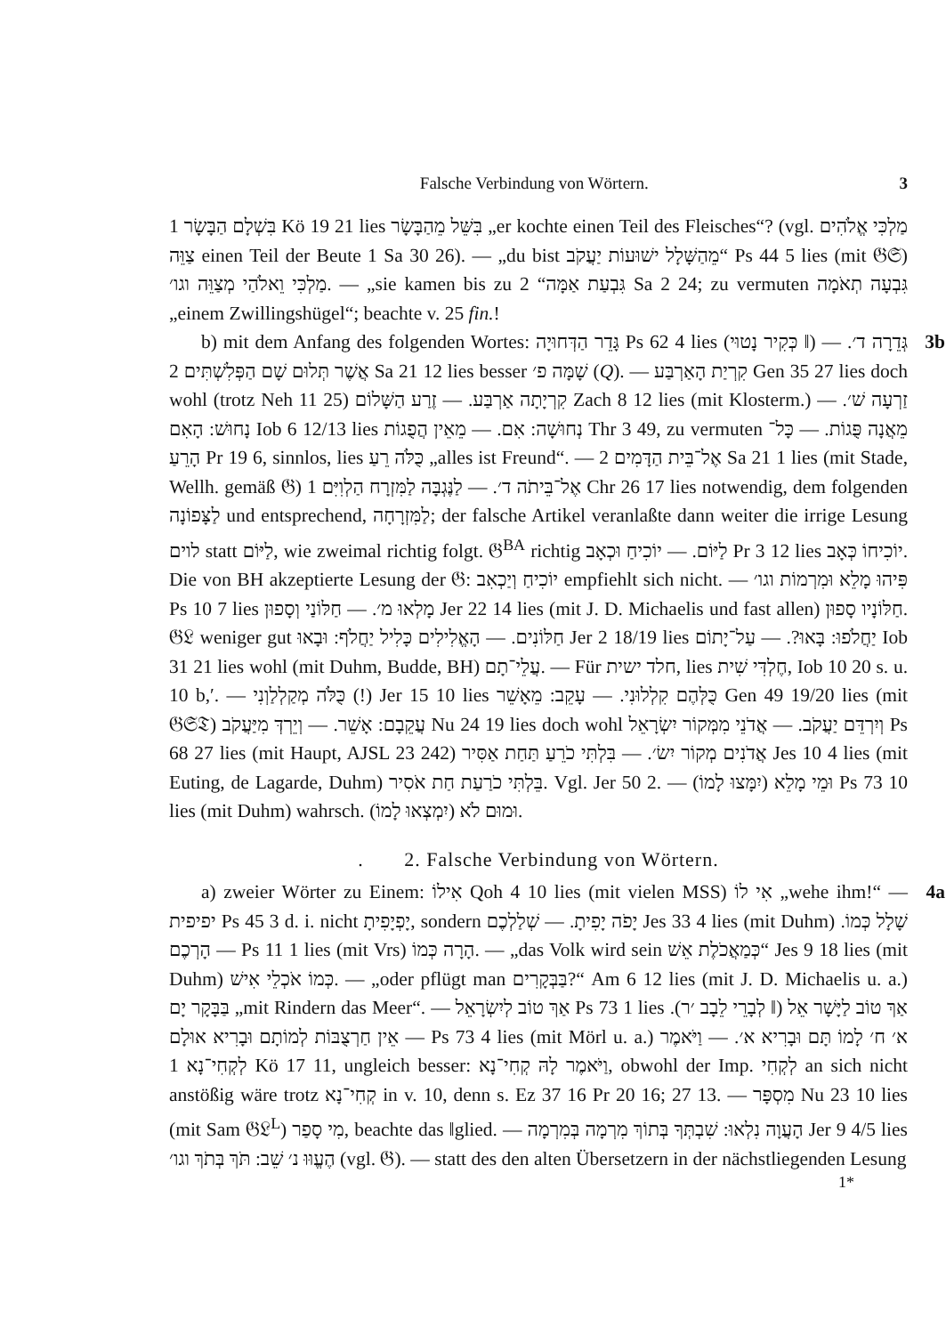Falsche Verbindung von Wörtern. 3
בִּשְׁלָם הַבָּשָׂר 1 Kö 19 21 lies בִּשֵּׁל מֵהַבָּשָׂר „er kochte einen Teil des Fleisches“? (vgl. מַלְכִּי אֱלֹהִים צַוֵּה einen Teil der Beute 1 Sa 30 26). — „du bist מֵהַשָּׁלָל ישׁוּעוֹת יַעֲקֹב“ Ps 44 5 lies (mit 𝔊𝔖) מַלְכִּי וֵאלֹהַי מְצַוֵּה וגו׳. — „sie kamen bis zu גִּבְעַת אַמָּה“ 2 Sa 2 24; zu vermuten גִּבְעָה תְאֹמָה „einem Zwillingshügel“; beachte v. 25 fin.!
b) mit dem Anfang des folgenden Wortes: גָּדֵר הַדְּחוּיָה Ps 62 4 lies (כְּקִיר נָטוּי ‖) גְּדֵרָה ד׳. — אֲשֶׁר תְּלוּם שָׁם הַפְּלִשְׁתִּים 2 Sa 21 12 lies besser שָׁמָּה פ׳ (Q). — קִרְיַת הָאַרְבַּע Gen 35 27 lies doch wohl (trotz Neh 11 25) קִרְיָתָה אַרְבַּע. — זֶרַע הַשָּׁלוֹם Zach 8 12 lies (mit Klosterm.) זַרְעָה שׁ׳. — נָחוּשׁ: הָאִם Iob 6 12/13 lies נְחוּשָׁה: אִם. — מֵאֵין הֲפֻגוֹת Thr 3 49, zu vermuten מֵאֲנָה פֻּגוֹת. — כָּל־הָרֵעַ Pr 19 6, sinnlos, lies כֻּלֹּה רֵעַ „alles ist Freund“. — אֶל־בֵּית הַדָּמִים 2 Sa 21 1 lies (mit Stade, Wellh. gemäß 𝔊) אֶל־בֵּיתֹה ד׳. — לַנֶּגְבָּה לַמִּזְרָח הַלְוִיִּם 1 Chr 26 17 lies notwendig, dem folgenden לַצָּפוֹנָה und entsprechend, לַמִּזְרָחָה; der falsche Artikel veranlaßte dann weiter die irrige Lesung לוים statt לַיּוֹם, wie zweimal richtig folgt. 𝔊<sup>BA</sup> richtig לַיּוֹם. — יוֹכִיחַ וּכְאָב Pr 3 12 lies יוֹכִיחוֹ כְּאָב. Die von BH akzeptierte Lesung der 𝔊: יוֹכִיחַ וְיַכְאִב empfiehlt sich nicht. — פִּיהוּ מָלֵא וּמִרְמוֹת וגו׳ Ps 10 7 lies מָלְאוּ מ׳. — חַלּוֹנַי וְסָפוּן Jer 22 14 lies (mit J. D. Michaelis und fast allen) חַלּוֹנָיו סָפוּן. 𝔊𝔏 weniger gut חַלּוֹנִים. — הָאֱלִילִים כָּלִיל יַחֲלֹף: וּבָאוּ Jer 2 18/19 lies יַחֲלֹפוּ: בָּאוּ?. — עַל־יָתוֹם Iob 31 21 lies wohl (mit Duhm, Budde, BH) עֲלֵי־תָם. — Für חלד ישית, lies חֶלְדִּי שִׁית, Iob 10 20 s. u. 10 b,ʹ. — כֻּלֹּה מְקַלְלַוְנִי (!) Jer 15 10 lies כֻּלְּהֶם קִלְלוּנִי. — עָקֵב: מֵאָשֵׁר Gen 49 19/20 lies (mit 𝔊𝔖𝔗) עֲקֵבָם: אָשֵׁר. — וְיֵרְדְּ מִיַּעֲקֹב Nu 24 19 lies doch wohl וְיִרְדֵּם יַעֲקֹב. — אֲדֹנֵי מִמְּקוֹר יִשְׂרָאֵל Ps 68 27 lies (mit Haupt, AJSL 23 242) אֲדֹנִים מְקוֹר יִשׂ׳. — בִּלְתִּי כֹרֵעַ תַּחַת אַסִּיר Jes 10 4 lies (mit Euting, de Lagarde, Duhm) בֵּלְתִּי כֹרַעַת חַת אֹסִיר. Vgl. Jer 50 2. — וּמֵי מָלֵא (יִמָּצוּ לָמוֹ) Ps 73 10 lies (mit Duhm) wahrsch. וּמוּם לֹא (יִמְצְאוּ לָמוֹ). 3b
. 2. Falsche Verbindung von Wörtern.
a) zweier Wörter zu Einem: אִילוֹ Qoh 4 10 lies (mit vielen MSS) אִי לוֹ „wehe ihm!“ — יפיפית Ps 45 3 d. i. nicht יָפְיָפִיתָ, sondern יָפֹה יָפִיתָ. — שְׁלַלְכֶם Jes 33 4 lies (mit Duhm) שָׁלָל כְּמוֹ. — הָרְכֶם Ps 11 1 lies (mit Vrs) הָרָה כְּמוֹ. — „das Volk wird sein כְּמַאֲכֹלֶת אֵשׁ“ Jes 9 18 lies (mit Duhm) כְּמוֹ אֹכְלֵי אִישׁ. — „oder pflügt man בַּבְּקָרִים?“ Am 6 12 lies (mit J. D. Michaelis u. a.) בַּבָּקָר יָם „mit Rindern das Meer“. — אַךְ טוֹב לְיִשְׂרָאֵל Ps 73 1 lies אַךְ טוֹב לַיָּשָׁר אֵל (‖ לְבָרֵי לֵבָב ׳ר). — אֵין חַרְצֻבּוֹת לְמוֹתָם וּבָרִיא אוּלָם Ps 73 4 lies (mit Mörl u. a.) א׳ ח׳ לָמוֹ תָּם וּבָרִיא א׳. — וַיֹּאמֶר לְקְחִי־נָא 1 Kö 17 11, ungleich besser: וַיֹּאמֶר לָהּ קְחִי־נָא, obwohl der Imp. לְקְחִי an sich nicht anstößig wäre trotz קְחִי־נָא in v. 10, denn s. Ez 37 16 Pr 20 16; 27 13. — מִסְפָּר Nu 23 10 lies (mit Sam 𝔊𝔏<sup>L</sup>) מִי סָפַר, beachte das ‖glied. — הָעֲוָה נִלְאוּ: שִׁבְתְּךָ בְּתוֹךְ מִרְמָה בְּמִרְמָה Jer 9 4/5 lies הֶעֱוּוּ נ׳ שֵׁב: תֹּךְ בְּתֹךְ וגו׳ (vgl. 𝔊). — statt des den alten Übersetzern in der nächstliegenden Lesung 4a
1*